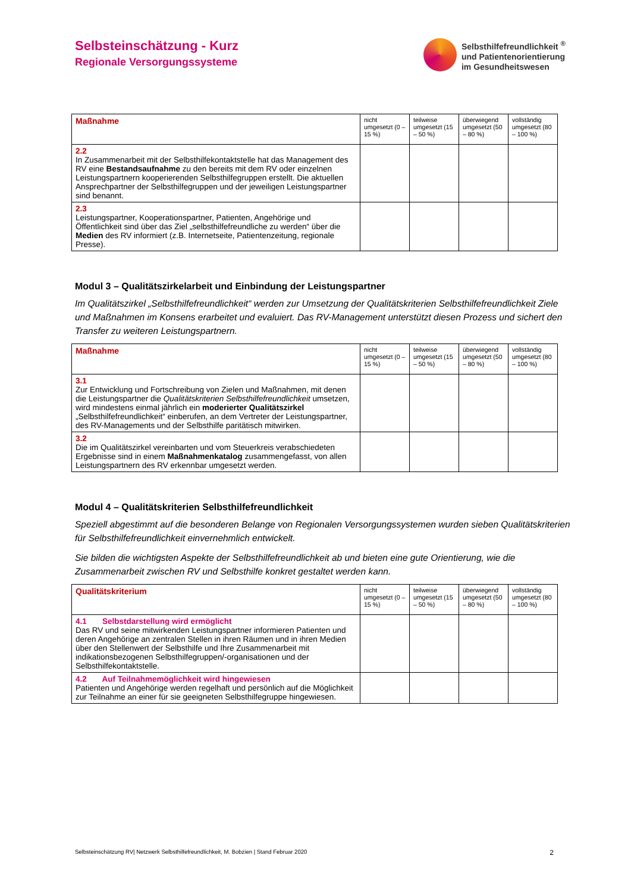Selbsteinschätzung - Kurz
Regionale Versorgungssysteme
Selbsthilfefreundlichkeit <sup>®</sup>
und Patientenorientierung
im Gesundheitswesen
| Maßnahme | nicht umgesetzt (0 – 15 %) | teilweise umgesetzt (15 – 50 %) | überwiegend umgesetzt (50 – 80 %) | vollständig umgesetzt (80 – 100 %) |
| --- | --- | --- | --- | --- |
| 2.2 In Zusammenarbeit mit der Selbsthilfekontaktstelle hat das Management des RV eine Bestandsaufnahme zu den bereits mit dem RV oder einzelnen Leistungspartnern kooperierenden Selbsthilfegruppen erstellt. Die aktuellen Ansprechpartner der Selbsthilfegruppen und der jeweiligen Leistungspartner sind benannt. | | | | |
| 2.3 Leistungspartner, Kooperationspartner, Patienten, Angehörige und Öffentlichkeit sind über das Ziel „selbsthilfefreundliche zu werden“ über die Medien des RV informiert (z.B. Internetseite, Patientenzeitung, regionale Presse). | | | | |
Modul 3 – Qualitätszirkelarbeit und Einbindung der Leistungspartner
Im Qualitätszirkel „Selbsthilfefreundlichkeit“ werden zur Umsetzung der Qualitätskriterien Selbsthilfefreundlichkeit Ziele und Maßnahmen im Konsens erarbeitet und evaluiert. Das RV-Management unterstützt diesen Prozess und sichert den Transfer zu weiteren Leistungspartnern.
| Maßnahme | nicht umgesetzt (0 – 15 %) | teilweise umgesetzt (15 – 50 %) | überwiegend umgesetzt (50 – 80 %) | vollständig umgesetzt (80 – 100 %) |
| --- | --- | --- | --- | --- |
| 3.1 Zur Entwicklung und Fortschreibung von Zielen und Maßnahmen, mit denen die Leistungspartner die Qualitätskriterien Selbsthilfefreundlichkeit umsetzen, wird mindestens einmal jährlich ein moderierter Qualitätszirkel „Selbsthilfefreundlichkeit“ einberufen, an dem Vertreter der Leistungspartner, des RV-Managements und der Selbsthilfe paritätisch mitwirken. | | | | |
| 3.2 Die im Qualitätszirkel vereinbarten und vom Steuerkreis verabschiedeten Ergebnisse sind in einem Maßnahmenkatalog zusammengefasst, von allen Leistungspartnern des RV erkennbar umgesetzt werden. | | | | |
Modul 4 – Qualitätskriterien Selbsthilfefreundlichkeit
Speziell abgestimmt auf die besonderen Belange von Regionalen Versorgungssystemen wurden sieben Qualitätskriterien für Selbsthilfefreundlichkeit einvernehmlich entwickelt.
Sie bilden die wichtigsten Aspekte der Selbsthilfefreundlichkeit ab und bieten eine gute Orientierung, wie die Zusammenarbeit zwischen RV und Selbsthilfe konkret gestaltet werden kann.
| Qualitätskriterium | nicht umgesetzt (0 – 15 %) | teilweise umgesetzt (15 – 50 %) | überwiegend umgesetzt (50 – 80 %) | vollständig umgesetzt (80 – 100 %) |
| --- | --- | --- | --- | --- |
| 4.1 Selbstdarstellung wird ermöglicht Das RV und seine mitwirkenden Leistungspartner informieren Patienten und deren Angehörige an zentralen Stellen in ihren Räumen und in ihren Medien über den Stellenwert der Selbsthilfe und Ihre Zusammenarbeit mit indikationsbezogenen Selbsthilfegruppen/-organisationen und der Selbsthilfekontaktstelle. | | | | |
| 4.2 Auf Teilnahmemöglichkeit wird hingewiesen Patienten und Angehörige werden regelhaft und persönlich auf die Möglichkeit zur Teilnahme an einer für sie geeigneten Selbsthilfegruppe hingewiesen. | | | | |
Selbsteinschätzung RV| Netzwerk Selbsthilfefreundlichkeit, M. Bobzien | Stand Februar 2020 2